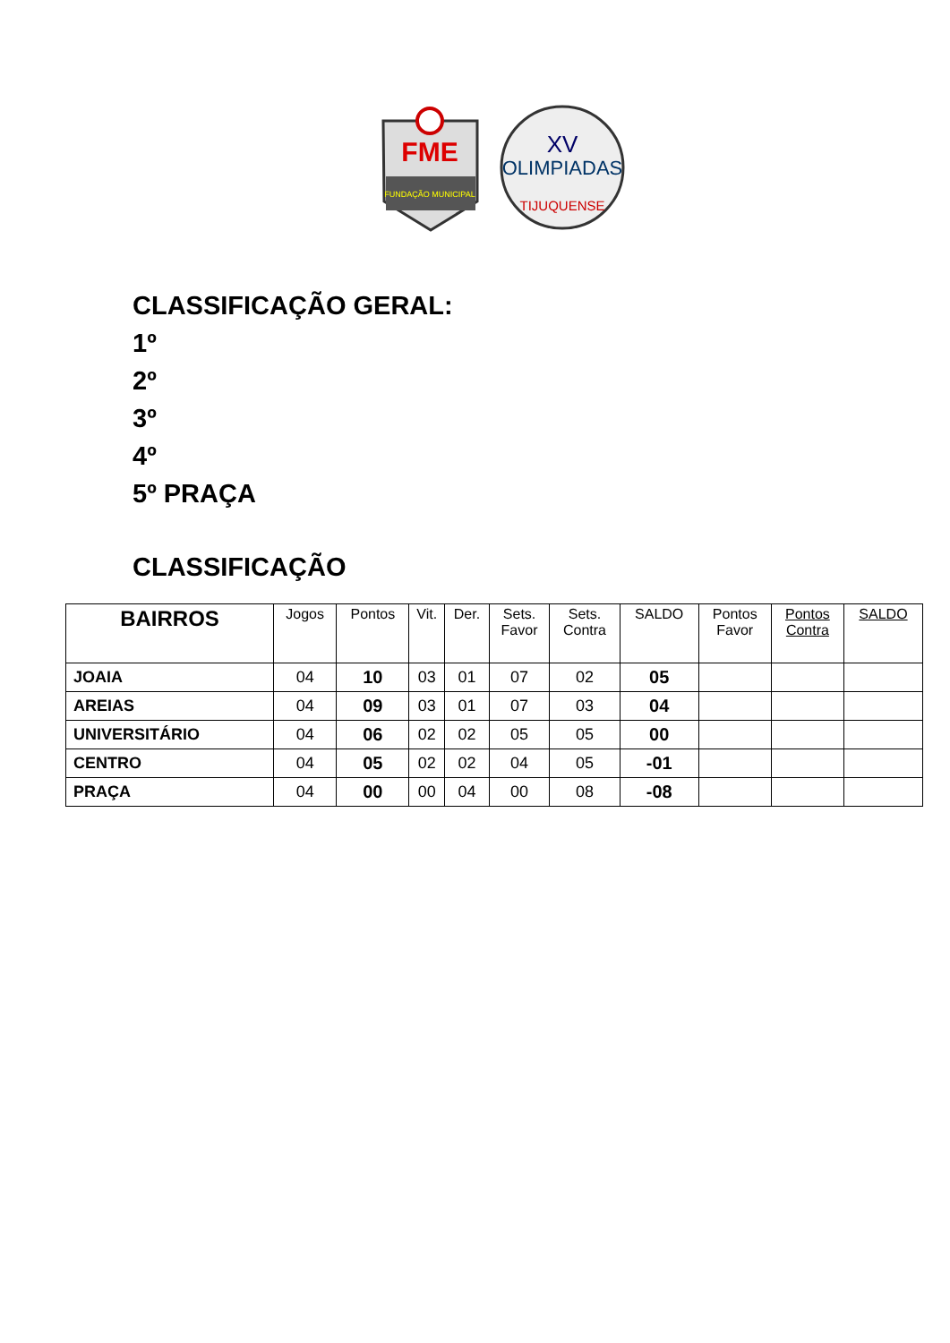FME
FUNDAÇÃO MUNICIPAL
XV
OLIMPIADAS
TIJUQUENSE
CLASSIFICAÇÃO GERAL:
1º
2º
3º
4º
5º PRAÇA
CLASSIFICAÇÃO
| BAIRROS | Jogos | Pontos | Vit. | Der. | Sets. Favor | Sets. Contra | SALDO | Pontos Favor | Pontos Contra | SALDO |
| --- | --- | --- | --- | --- | --- | --- | --- | --- | --- | --- |
| JOAIA | 04 | 10 | 03 | 01 | 07 | 02 | 05 | | | |
| AREIAS | 04 | 09 | 03 | 01 | 07 | 03 | 04 | | | |
| UNIVERSITÁRIO | 04 | 06 | 02 | 02 | 05 | 05 | 00 | | | |
| CENTRO | 04 | 05 | 02 | 02 | 04 | 05 | -01 | | | |
| PRAÇA | 04 | 00 | 00 | 04 | 00 | 08 | -08 | | | |